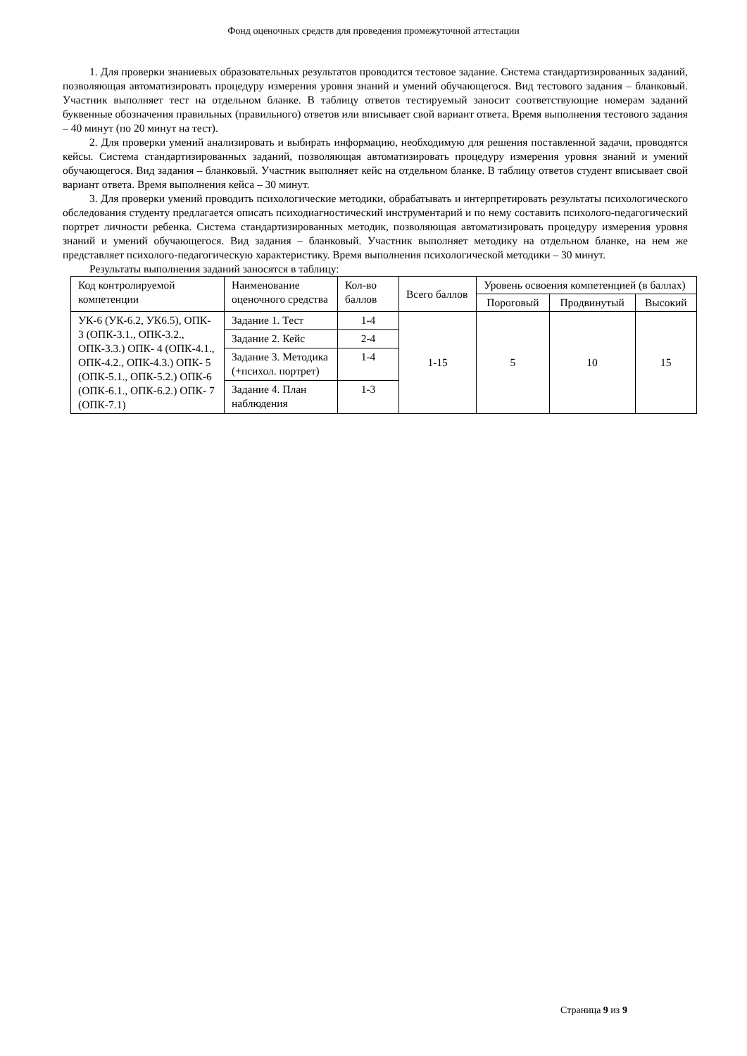Фонд оценочных средств для проведения промежуточной аттестации
1. Для проверки знаниевых образовательных результатов проводится тестовое задание. Система стандартизированных заданий, позволяющая автоматизировать процедуру измерения уровня знаний и умений обучающегося. Вид тестового задания – бланковый. Участник выполняет тест на отдельном бланке. В таблицу ответов тестируемый заносит соответствующие номерам заданий буквенные обозначения правильных (правильного) ответов или вписывает свой вариант ответа. Время выполнения тестового задания – 40 минут (по 20 минут на тест).
2. Для проверки умений анализировать и выбирать информацию, необходимую для решения поставленной задачи, проводятся кейсы. Система стандартизированных заданий, позволяющая автоматизировать процедуру измерения уровня знаний и умений обучающегося. Вид задания – бланковый. Участник выполняет кейс на отдельном бланке. В таблицу ответов студент вписывает свой вариант ответа. Время выполнения кейса – 30 минут.
3. Для проверки умений проводить психологические методики, обрабатывать и интерпретировать результаты психологического обследования студенту предлагается описать психодиагностический инструментарий и по нему составить психолого-педагогический портрет личности ребенка. Система стандартизированных методик, позволяющая автоматизировать процедуру измерения уровня знаний и умений обучающегося. Вид задания – бланковый. Участник выполняет методику на отдельном бланке, на нем же представляет психолого-педагогическую характеристику. Время выполнения психологической методики – 30 минут.
Результаты выполнения заданий заносятся в таблицу:
| Код контролируемой компетенции | Наименование оценочного средства | Кол-во баллов | Всего баллов | Уровень освоения компетенцией (в баллах) | | |
| | | | | Пороговый | Продвинутый | Высокий |
| УК-6 (УК-6.2, УК6.5), ОПК- 3 (ОПК-3.1., ОПК-3.2., ОПК-3.3.) ОПК- 4 (ОПК-4.1., ОПК-4.2., ОПК-4.3.) ОПК- 5 (ОПК-5.1., ОПК-5.2.) ОПК-6 (ОПК-6.1., ОПК-6.2.) ОПК- 7 (ОПК-7.1) | Задание 1. Тест | 1-4 | 1-15 | 5 | 10 | 15 |
| | Задание 2. Кейс | 2-4 | | | | |
| | Задание 3. Методика (+психол. портрет) | 1-4 | | | | |
| | Задание 4. План наблюдения | 1-3 | | | | |
Страница 9 из 9